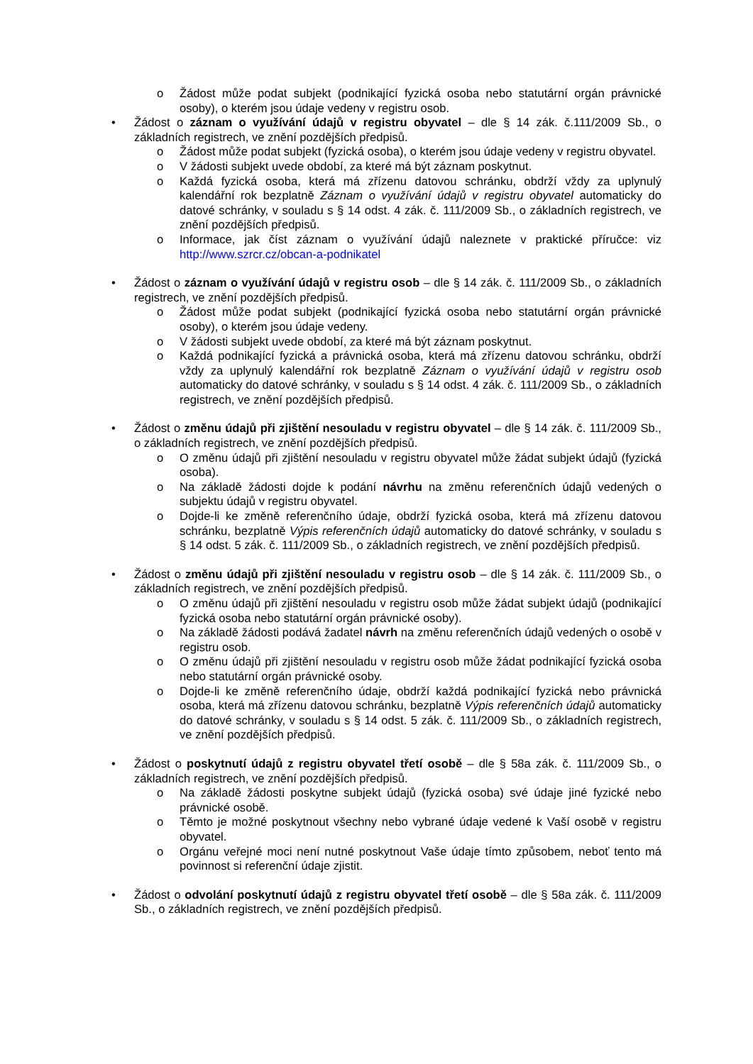o Žádost může podat subjekt (podnikající fyzická osoba nebo statutární orgán právnické osoby), o kterém jsou údaje vedeny v registru osob.
• Žádost o záznam o využívání údajů v registru obyvatel – dle § 14 zák. č.111/2009 Sb., o základních registrech, ve znění pozdějších předpisů.
o Žádost může podat subjekt (fyzická osoba), o kterém jsou údaje vedeny v registru obyvatel.
o V žádosti subjekt uvede období, za které má být záznam poskytnut.
o Každá fyzická osoba, která má zřízenu datovou schránku, obdrží vždy za uplynulý kalendářní rok bezplatně Záznam o využívání údajů v registru obyvatel automaticky do datové schránky, v souladu s § 14 odst. 4 zák. č. 111/2009 Sb., o základních registrech, ve znění pozdějších předpisů.
o Informace, jak číst záznam o využívání údajů naleznete v praktické příručce: viz http://www.szrcr.cz/obcan-a-podnikatel
• Žádost o záznam o využívání údajů v registru osob – dle § 14 zák. č. 111/2009 Sb., o základních registrech, ve znění pozdějších předpisů.
o Žádost může podat subjekt (podnikající fyzická osoba nebo statutární orgán právnické osoby), o kterém jsou údaje vedeny.
o V žádosti subjekt uvede období, za které má být záznam poskytnut.
o Každá podnikající fyzická a právnická osoba, která má zřízenu datovou schránku, obdrží vždy za uplynulý kalendářní rok bezplatně Záznam o využívání údajů v registru osob automaticky do datové schránky, v souladu s § 14 odst. 4 zák. č. 111/2009 Sb., o základních registrech, ve znění pozdějších předpisů.
• Žádost o změnu údajů při zjištění nesouladu v registru obyvatel – dle § 14 zák. č. 111/2009 Sb., o základních registrech, ve znění pozdějších předpisů.
o O změnu údajů při zjištění nesouladu v registru obyvatel může žádat subjekt údajů (fyzická osoba).
o Na základě žádosti dojde k podání návrhu na změnu referenčních údajů vedených o subjektu údajů v registru obyvatel.
o Dojde-li ke změně referenčního údaje, obdrží fyzická osoba, která má zřízenu datovou schránku, bezplatně Výpis referenčních údajů automaticky do datové schránky, v souladu s § 14 odst. 5 zák. č. 111/2009 Sb., o základních registrech, ve znění pozdějších předpisů.
• Žádost o změnu údajů při zjištění nesouladu v registru osob – dle § 14 zák. č. 111/2009 Sb., o základních registrech, ve znění pozdějších předpisů.
o O změnu údajů při zjištění nesouladu v registru osob může žádat subjekt údajů (podnikající fyzická osoba nebo statutární orgán právnické osoby).
o Na základě žádosti podává žadatel návrh na změnu referenčních údajů vedených o osobě v registru osob.
o O změnu údajů při zjištění nesouladu v registru osob může žádat podnikající fyzická osoba nebo statutární orgán právnické osoby.
o Dojde-li ke změně referenčního údaje, obdrží každá podnikající fyzická nebo právnická osoba, která má zřízenu datovou schránku, bezplatně Výpis referenčních údajů automaticky do datové schránky, v souladu s § 14 odst. 5 zák. č. 111/2009 Sb., o základních registrech, ve znění pozdějších předpisů.
• Žádost o poskytnutí údajů z registru obyvatel třetí osobě – dle § 58a zák. č. 111/2009 Sb., o základních registrech, ve znění pozdějších předpisů.
o Na základě žádosti poskytne subjekt údajů (fyzická osoba) své údaje jiné fyzické nebo právnické osobě.
o Těmto je možné poskytnout všechny nebo vybrané údaje vedené k Vaší osobě v registru obyvatel.
o Orgánu veřejné moci není nutné poskytnout Vaše údaje tímto způsobem, neboť tento má povinnost si referenční údaje zjistit.
• Žádost o odvolání poskytnutí údajů z registru obyvatel třetí osobě – dle § 58a zák. č. 111/2009 Sb., o základních registrech, ve znění pozdějších předpisů.